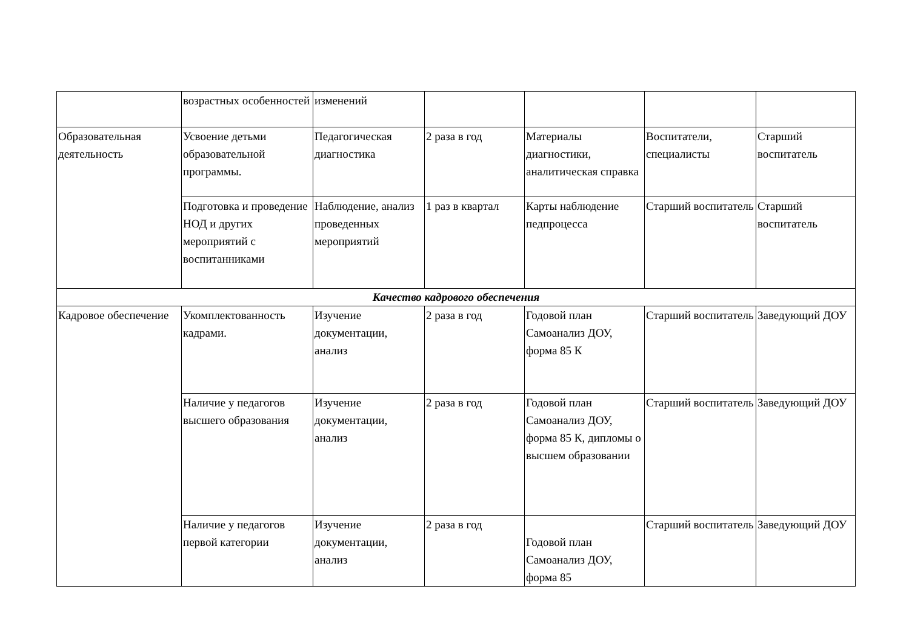| | возрастных особенностей | изменений | | | | |
| Образовательная деятельность | Усвоение детьми образовательной программы. | Педагогическая диагностика | 2 раза в год | Материалы диагностики, аналитическая справка | Воспитатели, специалисты | Старший воспитатель |
| | Подготовка и проведение НОД и других мероприятий с воспитанниками | Наблюдение, анализ проведенных мероприятий | 1 раз в квартал | Карты наблюдение педпроцесса | Старший воспитатель | Старший воспитатель |
| Качество кадрового обеспечения | | | | | | |
| Кадровое обеспечение | Укомплектованность кадрами. | Изучение документации, анализ | 2 раза в год | Годовой план Самоанализ ДОУ, форма 85 К | Старший воспитатель | Заведующий ДОУ |
| | Наличие у педагогов высшего образования | Изучение документации, анализ | 2 раза в год | Годовой план Самоанализ ДОУ, форма 85 К, дипломы о высшем образовании | Старший воспитатель | Заведующий ДОУ |
| | Наличие у педагогов первой категории | Изучение документации, анализ | 2 раза в год | Годовой план Самоанализ ДОУ, форма 85 | Старший воспитатель | Заведующий ДОУ |